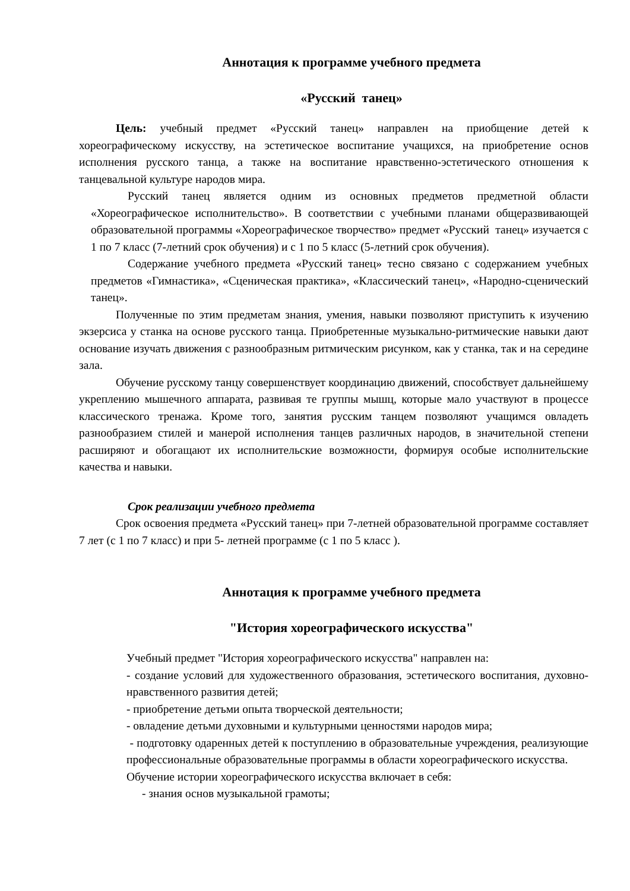Аннотация к программе учебного предмета
«Русский танец»
Цель: учебный предмет «Русский танец» направлен на приобщение детей к хореографическому искусству, на эстетическое воспитание учащихся, на приобретение основ исполнения русского танца, а также на воспитание нравственно-эстетического отношения к танцевальной культуре народов мира.
Русский танец является одним из основных предметов предметной области «Хореографическое исполнительство». В соответствии с учебными планами общеразвивающей образовательной программы «Хореографическое творчество» предмет «Русский танец» изучается с 1 по 7 класс (7-летний срок обучения) и с 1 по 5 класс (5-летний срок обучения).
Содержание учебного предмета «Русский танец» тесно связано с содержанием учебных предметов «Гимнастика», «Сценическая практика», «Классический танец», «Народно-сценический танец».
Полученные по этим предметам знания, умения, навыки позволяют приступить к изучению экзерсиса у станка на основе русского танца. Приобретенные музыкально-ритмические навыки дают основание изучать движения с разнообразным ритмическим рисунком, как у станка, так и на середине зала.
Обучение русскому танцу совершенствует координацию движений, способствует дальнейшему укреплению мышечного аппарата, развивая те группы мышц, которые мало участвуют в процессе классического тренажа. Кроме того, занятия русским танцем позволяют учащимся овладеть разнообразием стилей и манерой исполнения танцев различных народов, в значительной степени расширяют и обогащают их исполнительские возможности, формируя особые исполнительские качества и навыки.
Срок реализации учебного предмета
Срок освоения предмета «Русский танец» при 7-летней образовательной программе составляет 7 лет (с 1 по 7 класс) и при 5- летней программе (с 1 по 5 класс ).
Аннотация к программе учебного предмета
"История хореографического искусства"
Учебный предмет "История хореографического искусства" направлен на:
- создание условий для художественного образования, эстетического воспитания, духовно-нравственного развития детей;
- приобретение детьми опыта творческой деятельности;
- овладение детьми духовными и культурными ценностями народов мира;
- подготовку одаренных детей к поступлению в образовательные учреждения, реализующие профессиональные образовательные программы в области хореографического искусства.
Обучение истории хореографического искусства включает в себя:
- знания основ музыкальной грамоты;